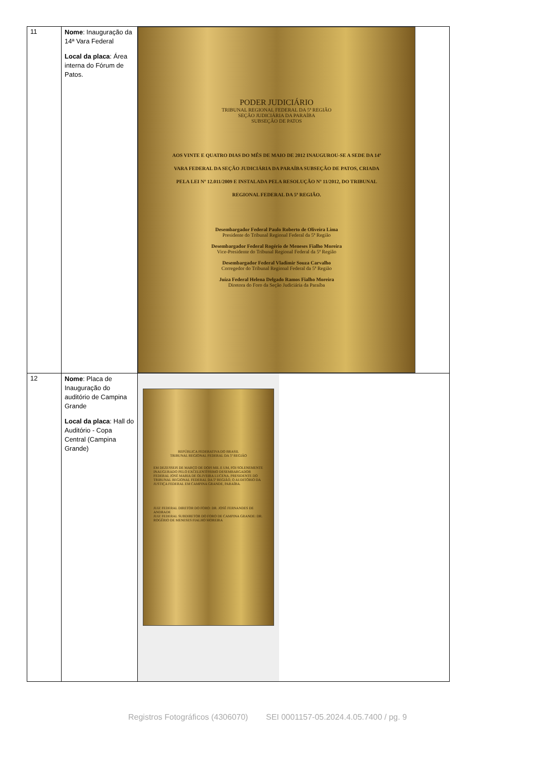| 11 | Nome : Inauguração da 14ª Vara Federal Local da placa : Área interna do Fórum de Patos. | PODER JUDICIÁRIO TRIBUNAL REGIONAL FEDERAL DA 5ª REGIÃO SEÇÃO JUDICIÁRIA DA PARAÍBA SUBSEÇÃO DE PATOS AOS VINTE E QUATRO DIAS DO MÊS DE MAIO DE 2012 INAUGUROU-SE A SEDE DA 14ª VARA FEDERAL DA SEÇÃO JUDICIÁRIA DA PARAÍBA SUBSEÇÃO DE PATOS, CRIADA PELA LEI Nº 12.011/2009 E INSTALADA PELA RESOLUÇÃO Nº 11/2012, DO TRIBUNAL REGIONAL FEDERAL DA 5ª REGIÃO. Desembargador Federal Paulo Roberto de Oliveira Lima Presidente do Tribunal Regional Federal da 5ª Região Desembargador Federal Rogério de Meneses Fialho Moreira Vice-Presidente do Tribunal Regional Federal da 5ª Região Desembargador Federal Vladimir Souza Carvalho Corregedor do Tribunal Regional Federal da 5ª Região Juíza Federal Helena Delgado Ramos Fialho Moreira Diretora do Foro da Seção Judiciária da Paraíba |
| 12 | Nome : Placa de Inauguração do auditório de Campina Grande Local da placa : Hall do Auditório - Copa Central (Campina Grande) | REPÚBLICA FEDERATIVA DO BRASIL TRIBUNAL REGIONAL FEDERAL DA 5ª REGIÃO EM DEZESSEIS DE MARÇO DE DOIS MIL E UM, FOI SOLENEMENTE INAUGURADO PELO EXCELENTÍSSIMO DESEMBARGADOR FEDERAL JOSÉ MARIA DE OLIVEIRA LUCENA, PRESIDENTE DO TRIBUNAL REGIONAL FEDERAL DA 5ª REGIÃO, O AUDITÓRIO DA JUSTIÇA FEDERAL EM CAMPINA GRANDE, PARAÍBA. JUIZ FEDERAL DIRETOR DO FORO: DR. JOSÉ FERNANDES DE ANDRADE JUIZ FEDERAL SUBDIRETOR DO FORO DE CAMPINA GRANDE: DR. ROGÉRIO DE MENESES FIALHO MOREIRA |
Registros Fotográficos (4306070) SEI 0001157-05.2024.4.05.7400 / pg. 9